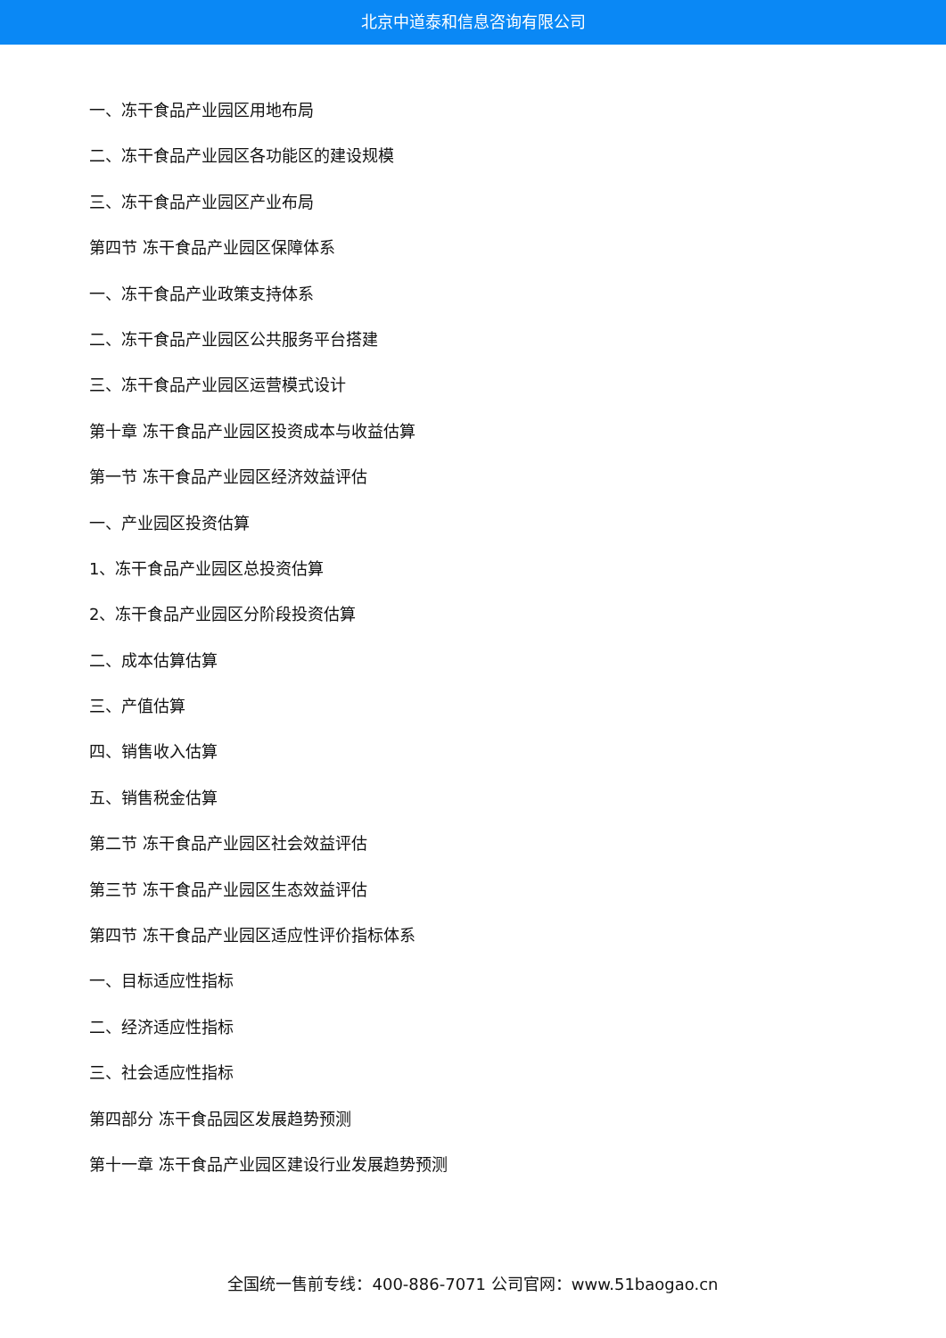北京中道泰和信息咨询有限公司
一、冻干食品产业园区用地布局
二、冻干食品产业园区各功能区的建设规模
三、冻干食品产业园区产业布局
第四节 冻干食品产业园区保障体系
一、冻干食品产业政策支持体系
二、冻干食品产业园区公共服务平台搭建
三、冻干食品产业园区运营模式设计
第十章 冻干食品产业园区投资成本与收益估算
第一节 冻干食品产业园区经济效益评估
一、产业园区投资估算
1、冻干食品产业园区总投资估算
2、冻干食品产业园区分阶段投资估算
二、成本估算估算
三、产值估算
四、销售收入估算
五、销售税金估算
第二节 冻干食品产业园区社会效益评估
第三节 冻干食品产业园区生态效益评估
第四节 冻干食品产业园区适应性评价指标体系
一、目标适应性指标
二、经济适应性指标
三、社会适应性指标
第四部分 冻干食品园区发展趋势预测
第十一章 冻干食品产业园区建设行业发展趋势预测
全国统一售前专线：400-886-7071 公司官网：www.51baogao.cn